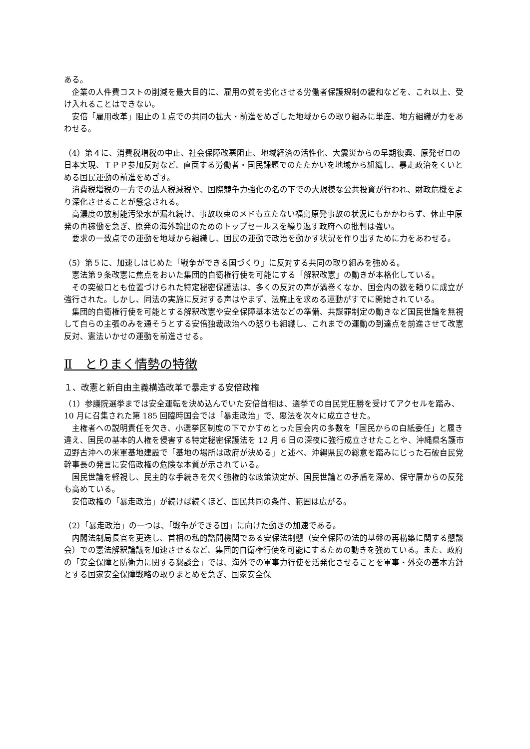ある。
　企業の人件費コストの削減を最大目的に、雇用の質を劣化させる労働者保護規制の緩和などを、これ以上、受け入れることはできない。
　安倍「雇用改革」阻止の１点での共同の拡大・前進をめざした地域からの取り組みに単産、地方組織が力をあわせる。
（4）第４に、消費税増税の中止、社会保障改悪阻止、地域経済の活性化、大震災からの早期復興、原発ゼロの日本実現、ＴＰＰ参加反対など、直面する労働者・国民課題でのたたかいを地域から組織し、暴走政治をくいとめる国民運動の前進をめざす。
　消費税増税の一方での法人税減税や、国際競争力強化の名の下での大規模な公共投資が行われ、財政危機をより深化させることが懸念される。
　高濃度の放射能汚染水が漏れ続け、事故収束のメドも立たない福島原発事故の状況にもかかわらず、休止中原発の再稼働を急ぎ、原発の海外輸出のためのトップセールスを繰り返す政府への批判は強い。
　要求の一致点での運動を地域から組織し、国民の運動で政治を動かす状況を作り出すために力をあわせる。
（5）第５に、加速しはじめた「戦争ができる国づくり」に反対する共同の取り組みを強める。
　憲法第９条改憲に焦点をおいた集団的自衛権行使を可能にする「解釈改憲」の動きが本格化している。
　その突破口とも位置づけられた特定秘密保護法は、多くの反対の声が渦巻くなか、国会内の数を頼りに成立が強行された。しかし、同法の実施に反対する声はやまず、法廃止を求める運動がすでに開始されている。
　集団的自衛権行使を可能とする解釈改憲や安全保障基本法などの準備、共謀罪制定の動きなど国民世論を無視して自らの主張のみを通そうとする安倍独裁政治への怒りも組織し、これまでの運動の到達点を前進させて改憲反対、憲法いかせの運動を前進させる。
Ⅱ　とりまく情勢の特徴
１、改憲と新自由主義構造改革で暴走する安倍政権
（1）参議院選挙までは安全運転を決め込んでいた安倍首相は、選挙での自民党圧勝を受けてアクセルを踏み、10 月に召集された第 185 回臨時国会では「暴走政治」で、悪法を次々に成立させた。
　主権者への説明責任を欠き、小選挙区制度の下でかすめとった国会内の多数を「国民からの白紙委任」と履き違え、国民の基本的人権を侵害する特定秘密保護法を 12 月 6 日の深夜に強行成立させたことや、沖縄県名護市辺野古沖への米軍基地建設で「基地の場所は政府が決める」と述べ、沖縄県民の総意を踏みにじった石破自民党幹事長の発言に安倍政権の危険な本質が示されている。
　国民世論を軽視し、民主的な手続きを欠く強権的な政策決定が、国民世論との矛盾を深め、保守層からの反発も高めている。
　安倍政権の「暴走政治」が続けば続くほど、国民共同の条件、範囲は広がる。
（2）「暴走政治」の一つは、「戦争ができる国」に向けた動きの加速である。
　内閣法制局長官を更迭し、首相の私的諮問機関である安保法制懇（安全保障の法的基盤の再構築に関する懇談会）での憲法解釈論議を加速させるなど、集団的自衛権行使を可能にするための動きを強めている。また、政府の「安全保障と防衛力に関する懇談会」では、海外での軍事力行使を活発化させることを軍事・外交の基本方針とする国家安全保障戦略の取りまとめを急ぎ、国家安全保